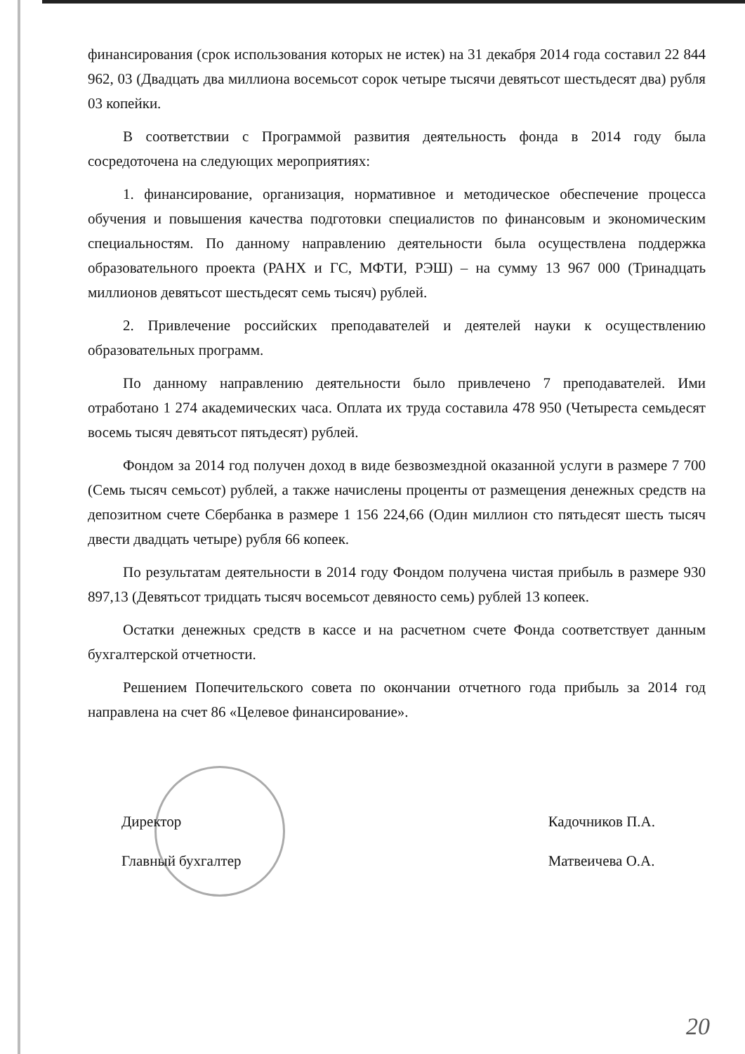финансирования (срок использования которых не истек) на 31 декабря 2014 года составил 22 844 962, 03 (Двадцать два миллиона восемьсот сорок четыре тысячи девятьсот шестьдесят два) рубля 03 копейки.
В соответствии с Программой развития деятельность фонда в 2014 году была сосредоточена на следующих мероприятиях:
1. финансирование, организация, нормативное и методическое обеспечение процесса обучения и повышения качества подготовки специалистов по финансовым и экономическим специальностям. По данному направлению деятельности была осуществлена поддержка образовательного проекта (РАНХ и ГС, МФТИ, РЭШ) – на сумму 13 967 000 (Тринадцать миллионов девятьсот шестьдесят семь тысяч) рублей.
2. Привлечение российских преподавателей и деятелей науки к осуществлению образовательных программ.
По данному направлению деятельности было привлечено 7 преподавателей. Ими отработано 1 274 академических часа. Оплата их труда составила 478 950 (Четыреста семьдесят восемь тысяч девятьсот пятьдесят) рублей.
Фондом за 2014 год получен доход в виде безвозмездной оказанной услуги в размере 7 700 (Семь тысяч семьсот) рублей, а также начислены проценты от размещения денежных средств на депозитном счете Сбербанка в размере 1 156 224,66 (Один миллион сто пятьдесят шесть тысяч двести двадцать четыре) рубля 66 копеек.
По результатам деятельности в 2014 году Фондом получена чистая прибыль в размере 930 897,13 (Девятьсот тридцать тысяч восемьсот девяносто семь) рублей 13 копеек.
Остатки денежных средств в кассе и на расчетном счете Фонда соответствует данным бухгалтерской отчетности.
Решением Попечительского совета по окончании отчетного года прибыль за 2014 год направлена на счет 86 «Целевое финансирование».
Директор
Главный бухгалтер
Кадочников П.А.
Матвеичева О.А.
20